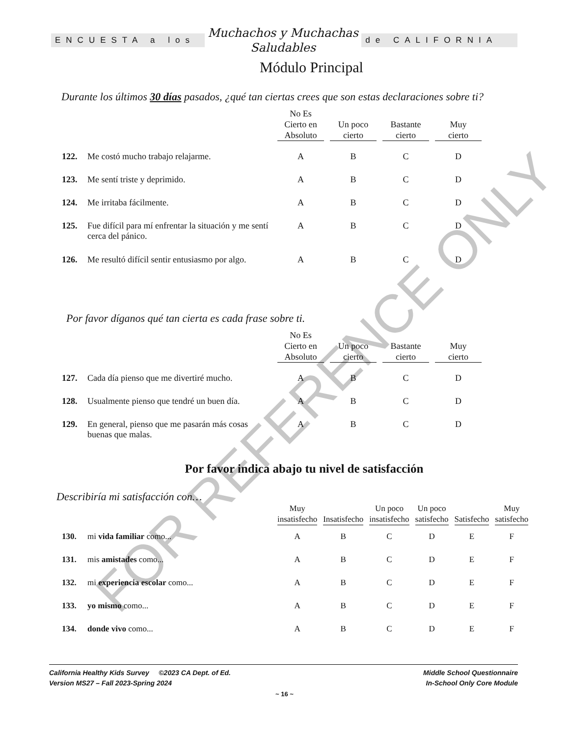ENCUESTA a los
Muchachos y Muchachas
Saludables
de CALIFORNIA
Módulo Principal
Durante los últimos 30 días pasados, ¿qué tan ciertas crees que son estas declaraciones sobre ti?
| | | No Es Cierto en Absoluto | Un poco cierto | Bastante cierto | Muy cierto |
| --- | --- | --- | --- | --- | --- |
| 122. | Me costó mucho trabajo relajarme. | A | B | C | D |
| 123. | Me sentí triste y deprimido. | A | B | C | D |
| 124. | Me irritaba fácilmente. | A | B | C | D |
| 125. | Fue difícil para mí enfrentar la situación y me sentí cerca del pánico. | A | B | C | D |
| 126. | Me resultó difícil sentir entusiasmo por algo. | A | B | C | D |
Por favor díganos qué tan cierta es cada frase sobre ti.
| | | No Es Cierto en Absoluto | Un poco cierto | Bastante cierto | Muy cierto |
| --- | --- | --- | --- | --- | --- |
| 127. | Cada día pienso que me divertiré mucho. | A | B | C | D |
| 128. | Usualmente pienso que tendré un buen día. | A | B | C | D |
| 129. | En general, pienso que me pasarán más cosas buenas que malas. | A | B | C | D |
Por favor indica abajo tu nivel de satisfacción
Describiría mi satisfacción con…
| | | Muy insatisfecho | Insatisfecho | Un poco insatisfecho | Un poco satisfecho | Satisfecho | Muy satisfecho |
| --- | --- | --- | --- | --- | --- | --- | --- |
| 130. | mi vida familiar como... | A | B | C | D | E | F |
| 131. | mis amistades como... | A | B | C | D | E | F |
| 132. | mi experiencia escolar como... | A | B | C | D | E | F |
| 133. | yo mismo como... | A | B | C | D | E | F |
| 134. | donde vivo como... | A | B | C | D | E | F |
FOR REFERENCE ONLY
California Healthy Kids Survey ©2023 CA Dept. of Ed.
Version MS27 – Fall 2023-Spring 2024
Middle School Questionnaire
In-School Only Core Module
~ 16 ~